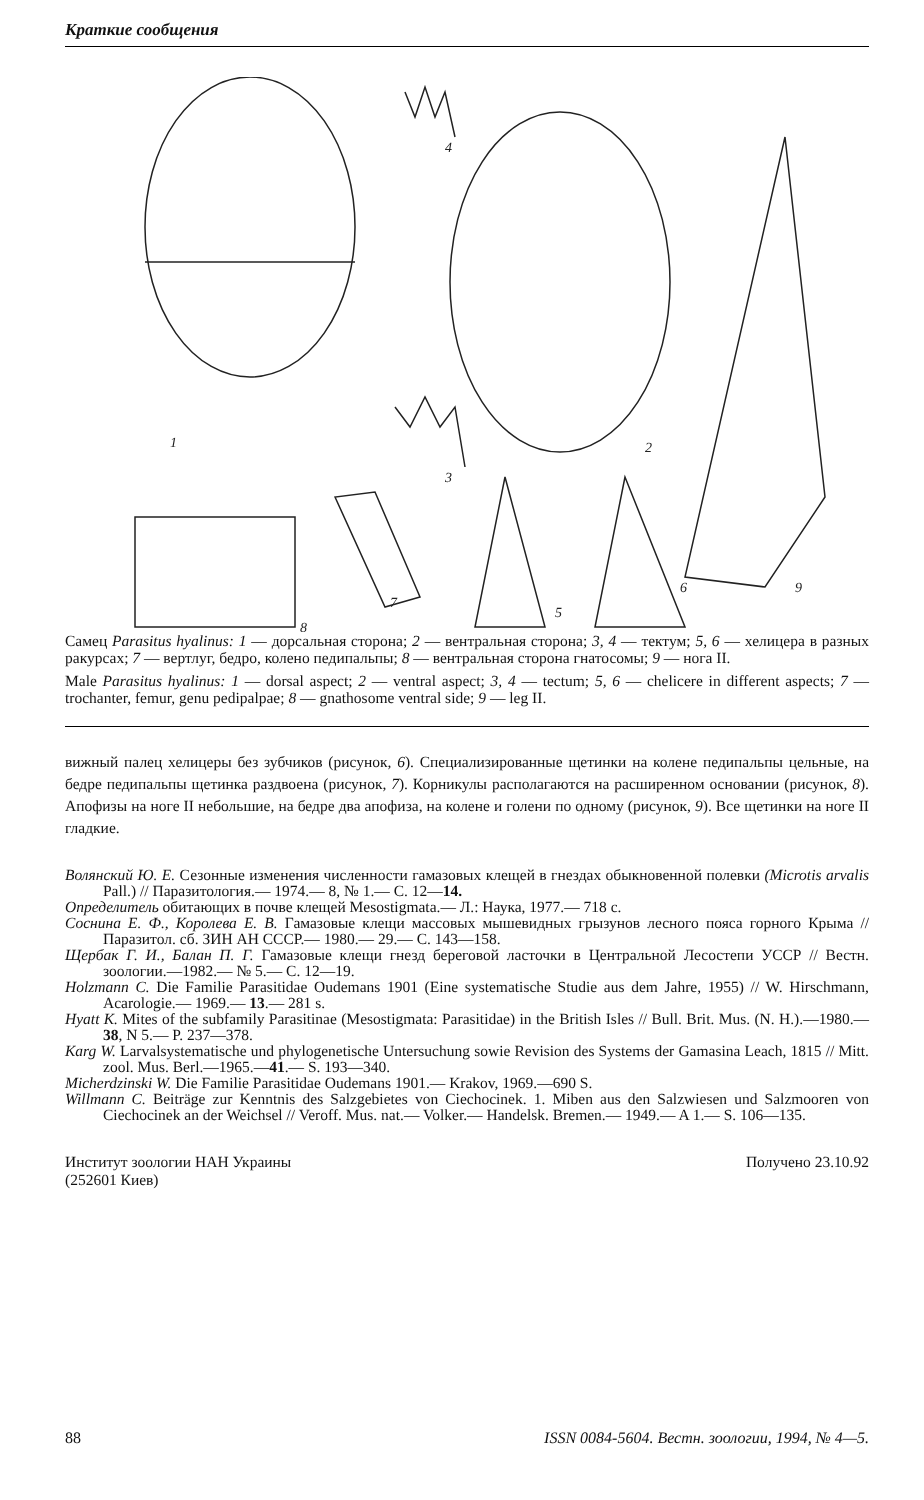Краткие сообщения
1
2
3
4
5
6
7
8
9
Самец Parasitus hyalinus: 1 — дорсальная сторона; 2 — вентральная сторона; 3, 4 — тектум; 5, 6 — хелицера в разных ракурсах; 7 — вертлуг, бедро, колено педипальпы; 8 — вентральная сторона гнатосомы; 9 — нога II.
Male Parasitus hyalinus: 1 — dorsal aspect; 2 — ventral aspect; 3, 4 — tectum; 5, 6 — chelicere in different aspects; 7 — trochanter, femur, genu pedipalpae; 8 — gnathosome ventral side; 9 — leg II.
вижный палец хелицеры без зубчиков (рисунок, 6). Специализированные щетинки на колене педипальпы цельные, на бедре педипальпы щетинка раздвоена (рисунок, 7). Корникулы располагаются на расширенном основании (рисунок, 8). Апофизы на ноге II небольшие, на бедре два апофиза, на колене и голени по одному (рисунок, 9). Все щетинки на ноге II гладкие.
Волянский Ю. Е. Сезонные изменения численности гамазовых клещей в гнездах обыкновенной полевки (Microtis arvalis Pall.) // Паразитология.— 1974.— 8, № 1.— С. 12—14.
Определитель обитающих в почве клещей Mesostigmata.— Л.: Наука, 1977.— 718 с.
Соснина Е. Ф., Королева Е. В. Гамазовые клещи массовых мышевидных грызунов лесного пояса горного Крыма // Паразитол. сб. ЗИН АН СССР.— 1980.— 29.— С. 143—158.
Щербак Г. И., Балан П. Г. Гамазовые клещи гнезд береговой ласточки в Центральной Лесостепи УССР // Вестн. зоологии.—1982.— № 5.— С. 12—19.
Holzmann C. Die Familie Parasitidae Oudemans 1901 (Eine systematische Studie aus dem Jahre, 1955) // W. Hirschmann, Acarologie.— 1969.— 13.— 281 s.
Hyatt K. Mites of the subfamily Parasitinae (Mesostigmata: Parasitidae) in the British Isles // Bull. Brit. Mus. (N. H.).—1980.—38, N 5.— P. 237—378.
Karg W. Larvalsystematische und phylogenetische Untersuchung sowie Revision des Systems der Gamasina Leach, 1815 // Mitt. zool. Mus. Berl.—1965.—41.— S. 193—340.
Micherdzinski W. Die Familie Parasitidae Oudemans 1901.— Krakov, 1969.—690 S.
Willmann C. Beiträge zur Kenntnis des Salzgebietes von Ciechocinek. 1. Miben aus den Salzwiesen und Salzmooren von Ciechocinek an der Weichsel // Veroff. Mus. nat.— Volker.— Handelsk. Bremen.— 1949.— A 1.— S. 106—135.
Институт зоологии НАН Украины
(252601 Киев)
Получено 23.10.92
88 ISSN 0084-5604. Вестн. зоологии, 1994, № 4—5.